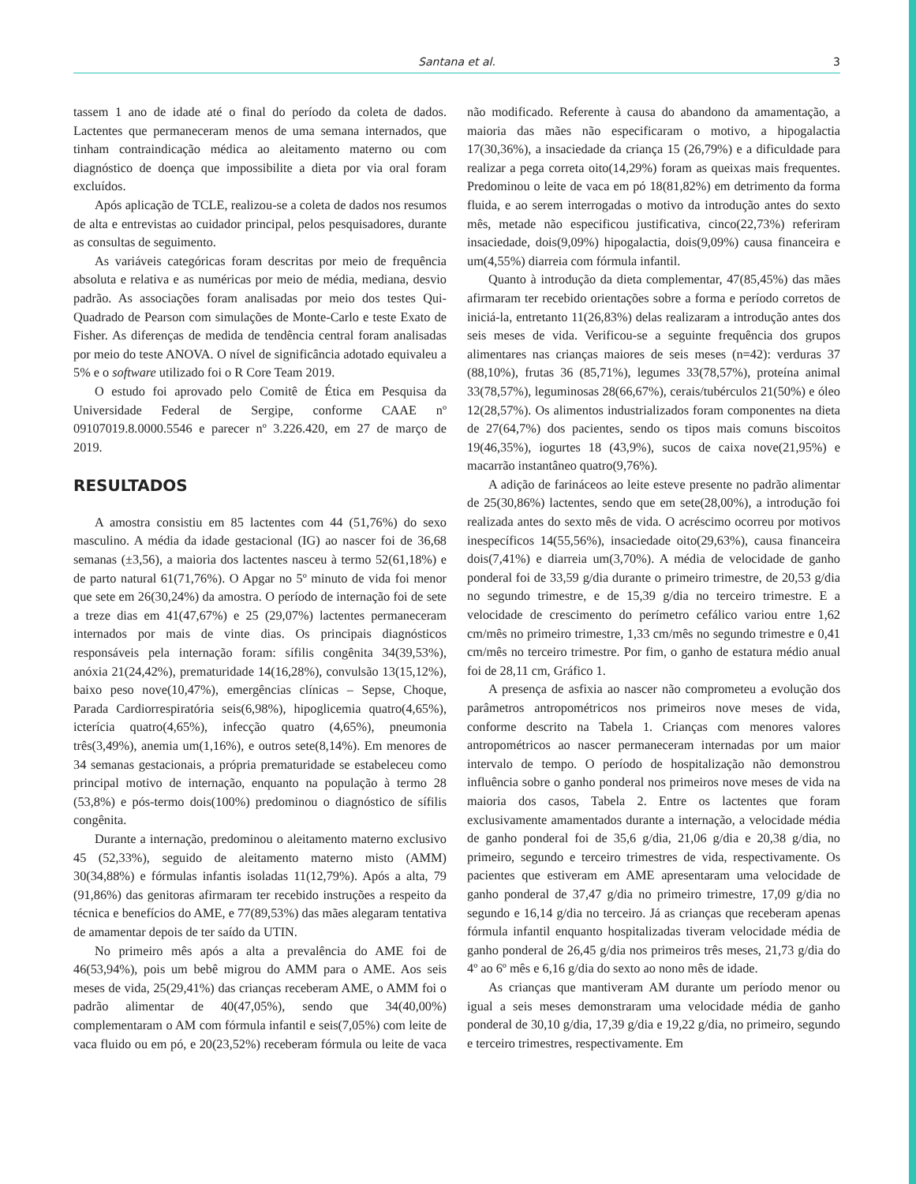Santana et al.
3
tassem 1 ano de idade até o final do período da coleta de dados. Lactentes que permaneceram menos de uma semana internados, que tinham contraindicação médica ao aleitamento materno ou com diagnóstico de doença que impossibilite a dieta por via oral foram excluídos.
Após aplicação de TCLE, realizou-se a coleta de dados nos resumos de alta e entrevistas ao cuidador principal, pelos pesquisadores, durante as consultas de seguimento.
As variáveis categóricas foram descritas por meio de frequência absoluta e relativa e as numéricas por meio de média, mediana, desvio padrão. As associações foram analisadas por meio dos testes Qui-Quadrado de Pearson com simulações de Monte-Carlo e teste Exato de Fisher. As diferenças de medida de tendência central foram analisadas por meio do teste ANOVA. O nível de significância adotado equivaleu a 5% e o software utilizado foi o R Core Team 2019.
O estudo foi aprovado pelo Comitê de Ética em Pesquisa da Universidade Federal de Sergipe, conforme CAAE nº 09107019.8.0000.5546 e parecer nº 3.226.420, em 27 de março de 2019.
RESULTADOS
A amostra consistiu em 85 lactentes com 44 (51,76%) do sexo masculino. A média da idade gestacional (IG) ao nascer foi de 36,68 semanas (±3,56), a maioria dos lactentes nasceu à termo 52(61,18%) e de parto natural 61(71,76%). O Apgar no 5º minuto de vida foi menor que sete em 26(30,24%) da amostra. O período de internação foi de sete a treze dias em 41(47,67%) e 25 (29,07%) lactentes permaneceram internados por mais de vinte dias. Os principais diagnósticos responsáveis pela internação foram: sífilis congênita 34(39,53%), anóxia 21(24,42%), prematuridade 14(16,28%), convulsão 13(15,12%), baixo peso nove(10,47%), emergências clínicas – Sepse, Choque, Parada Cardiorrespiratória seis(6,98%), hipoglicemia quatro(4,65%), icterícia quatro(4,65%), infecção quatro (4,65%), pneumonia três(3,49%), anemia um(1,16%), e outros sete(8,14%). Em menores de 34 semanas gestacionais, a própria prematuridade se estabeleceu como principal motivo de internação, enquanto na população à termo 28 (53,8%) e pós-termo dois(100%) predominou o diagnóstico de sífilis congênita.
Durante a internação, predominou o aleitamento materno exclusivo 45 (52,33%), seguido de aleitamento materno misto (AMM) 30(34,88%) e fórmulas infantis isoladas 11(12,79%). Após a alta, 79 (91,86%) das genitoras afirmaram ter recebido instruções a respeito da técnica e benefícios do AME, e 77(89,53%) das mães alegaram tentativa de amamentar depois de ter saído da UTIN.
No primeiro mês após a alta a prevalência do AME foi de 46(53,94%), pois um bebê migrou do AMM para o AME. Aos seis meses de vida, 25(29,41%) das crianças receberam AME, o AMM foi o padrão alimentar de 40(47,05%), sendo que 34(40,00%) complementaram o AM com fórmula infantil e seis(7,05%) com leite de vaca fluido ou em pó, e 20(23,52%) receberam fórmula ou leite de vaca não modificado. Referente à causa do abandono da amamentação, a maioria das mães não especificaram o motivo, a hipogalactia 17(30,36%), a insaciedade da criança 15 (26,79%) e a dificuldade para realizar a pega correta oito(14,29%) foram as queixas mais frequentes. Predominou o leite de vaca em pó 18(81,82%) em detrimento da forma fluida, e ao serem interrogadas o motivo da introdução antes do sexto mês, metade não especificou justificativa, cinco(22,73%) referiram insaciedade, dois(9,09%) hipogalactia, dois(9,09%) causa financeira e um(4,55%) diarreia com fórmula infantil.
Quanto à introdução da dieta complementar, 47(85,45%) das mães afirmaram ter recebido orientações sobre a forma e período corretos de iniciá-la, entretanto 11(26,83%) delas realizaram a introdução antes dos seis meses de vida. Verificou-se a seguinte frequência dos grupos alimentares nas crianças maiores de seis meses (n=42): verduras 37 (88,10%), frutas 36 (85,71%), legumes 33(78,57%), proteína animal 33(78,57%), leguminosas 28(66,67%), cerais/tubérculos 21(50%) e óleo 12(28,57%). Os alimentos industrializados foram componentes na dieta de 27(64,7%) dos pacientes, sendo os tipos mais comuns biscoitos 19(46,35%), iogurtes 18 (43,9%), sucos de caixa nove(21,95%) e macarrão instantâneo quatro(9,76%).
A adição de farináceos ao leite esteve presente no padrão alimentar de 25(30,86%) lactentes, sendo que em sete(28,00%), a introdução foi realizada antes do sexto mês de vida. O acréscimo ocorreu por motivos inespecíficos 14(55,56%), insaciedade oito(29,63%), causa financeira dois(7,41%) e diarreia um(3,70%). A média de velocidade de ganho ponderal foi de 33,59 g/dia durante o primeiro trimestre, de 20,53 g/dia no segundo trimestre, e de 15,39 g/dia no terceiro trimestre. E a velocidade de crescimento do perímetro cefálico variou entre 1,62 cm/mês no primeiro trimestre, 1,33 cm/mês no segundo trimestre e 0,41 cm/mês no terceiro trimestre. Por fim, o ganho de estatura médio anual foi de 28,11 cm, Gráfico 1.
A presença de asfixia ao nascer não comprometeu a evolução dos parâmetros antropométricos nos primeiros nove meses de vida, conforme descrito na Tabela 1. Crianças com menores valores antropométricos ao nascer permaneceram internadas por um maior intervalo de tempo. O período de hospitalização não demonstrou influência sobre o ganho ponderal nos primeiros nove meses de vida na maioria dos casos, Tabela 2. Entre os lactentes que foram exclusivamente amamentados durante a internação, a velocidade média de ganho ponderal foi de 35,6 g/dia, 21,06 g/dia e 20,38 g/dia, no primeiro, segundo e terceiro trimestres de vida, respectivamente. Os pacientes que estiveram em AME apresentaram uma velocidade de ganho ponderal de 37,47 g/dia no primeiro trimestre, 17,09 g/dia no segundo e 16,14 g/dia no terceiro. Já as crianças que receberam apenas fórmula infantil enquanto hospitalizadas tiveram velocidade média de ganho ponderal de 26,45 g/dia nos primeiros três meses, 21,73 g/dia do 4º ao 6º mês e 6,16 g/dia do sexto ao nono mês de idade.
As crianças que mantiveram AM durante um período menor ou igual a seis meses demonstraram uma velocidade média de ganho ponderal de 30,10 g/dia, 17,39 g/dia e 19,22 g/dia, no primeiro, segundo e terceiro trimestres, respectivamente. Em